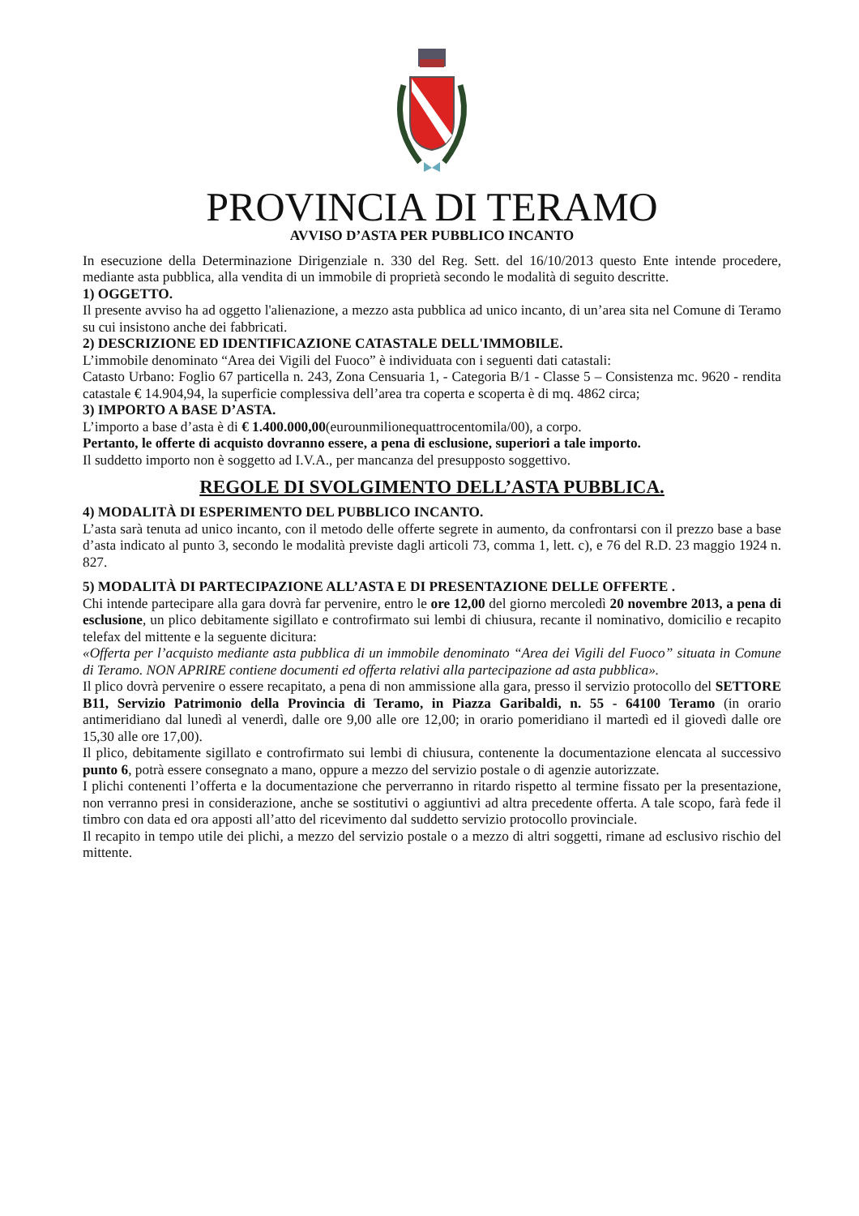PROVINCIA DI TERAMO
AVVISO D’ASTA PER PUBBLICO INCANTO
In esecuzione della Determinazione Dirigenziale n. 330 del Reg. Sett. del 16/10/2013 questo Ente intende procedere, mediante asta pubblica, alla vendita di un immobile di proprietà secondo le modalità di seguito descritte.
1) OGGETTO.
Il presente avviso ha ad oggetto l'alienazione, a mezzo asta pubblica ad unico incanto, di un’area sita nel Comune di Teramo su cui insistono anche dei fabbricati.
2) DESCRIZIONE ED IDENTIFICAZIONE CATASTALE DELL'IMMOBILE.
L’immobile denominato “Area dei Vigili del Fuoco” è individuata con i seguenti dati catastali:
Catasto Urbano: Foglio 67 particella n. 243, Zona Censuaria 1, - Categoria B/1 - Classe 5 – Consistenza mc. 9620 - rendita catastale € 14.904,94, la superficie complessiva dell’area tra coperta e scoperta è di mq. 4862 circa;
3) IMPORTO A BASE D’ASTA.
L’importo a base d’asta è di € 1.400.000,00(eurounmilionequattrocentomila/00), a corpo.
Pertanto, le offerte di acquisto dovranno essere, a pena di esclusione, superiori a tale importo.
Il suddetto importo non è soggetto ad I.V.A., per mancanza del presupposto soggettivo.
REGOLE DI SVOLGIMENTO DELL’ASTA PUBBLICA.
4) MODALITÀ DI ESPERIMENTO DEL PUBBLICO INCANTO.
L’asta sarà tenuta ad unico incanto, con il metodo delle offerte segrete in aumento, da confrontarsi con il prezzo base a base d’asta indicato al punto 3, secondo le modalità previste dagli articoli 73, comma 1, lett. c), e 76 del R.D. 23 maggio 1924 n. 827.
5) MODALITÀ DI PARTECIPAZIONE ALL’ASTA E DI PRESENTAZIONE DELLE OFFERTE .
Chi intende partecipare alla gara dovrà far pervenire, entro le ore 12,00 del giorno mercoledì 20 novembre 2013, a pena di esclusione, un plico debitamente sigillato e controfirmato sui lembi di chiusura, recante il nominativo, domicilio e recapito telefax del mittente e la seguente dicitura:
«Offerta per l’acquisto mediante asta pubblica di un immobile denominato “Area dei Vigili del Fuoco” situata in Comune di Teramo. NON APRIRE contiene documenti ed offerta relativi alla partecipazione ad asta pubblica».
Il plico dovrà pervenire o essere recapitato, a pena di non ammissione alla gara, presso il servizio protocollo del SETTORE B11, Servizio Patrimonio della Provincia di Teramo, in Piazza Garibaldi, n. 55 - 64100 Teramo (in orario antimeridiano dal lunedì al venerdì, dalle ore 9,00 alle ore 12,00; in orario pomeridiano il martedì ed il giovedì dalle ore 15,30 alle ore 17,00).
Il plico, debitamente sigillato e controfirmato sui lembi di chiusura, contenente la documentazione elencata al successivo punto 6, potrà essere consegnato a mano, oppure a mezzo del servizio postale o di agenzie autorizzate.
I plichi contenenti l’offerta e la documentazione che perverranno in ritardo rispetto al termine fissato per la presentazione, non verranno presi in considerazione, anche se sostitutivi o aggiuntivi ad altra precedente offerta. A tale scopo, farà fede il timbro con data ed ora apposti all’atto del ricevimento dal suddetto servizio protocollo provinciale.
Il recapito in tempo utile dei plichi, a mezzo del servizio postale o a mezzo di altri soggetti, rimane ad esclusivo rischio del mittente.